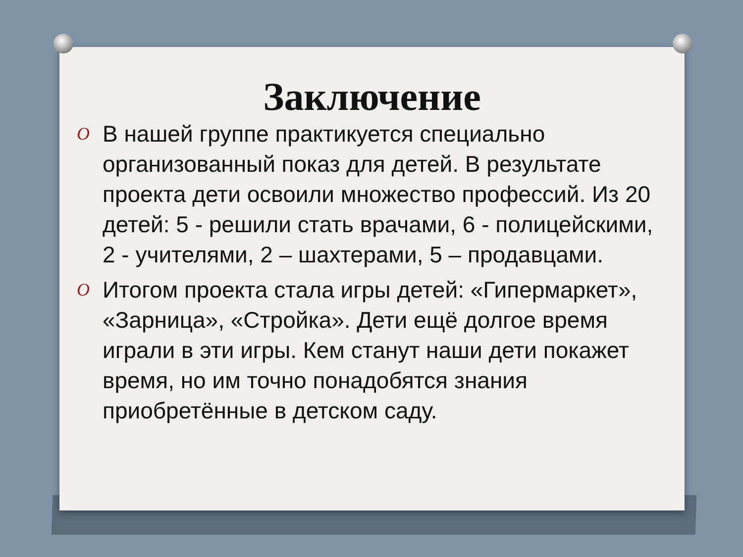Заключение
O В нашей группе практикуется специально организованный показ для детей. В результате проекта дети освоили множество профессий. Из 20 детей: 5 - решили стать врачами, 6 - полицейскими, 2 - учителями, 2 – шахтерами, 5 – продавцами.
O Итогом проекта стала игры детей: «Гипермаркет», «Зарница», «Стройка». Дети ещё долгое время играли в эти игры. Кем станут наши дети покажет время, но им точно понадобятся знания приобретённые в детском саду.